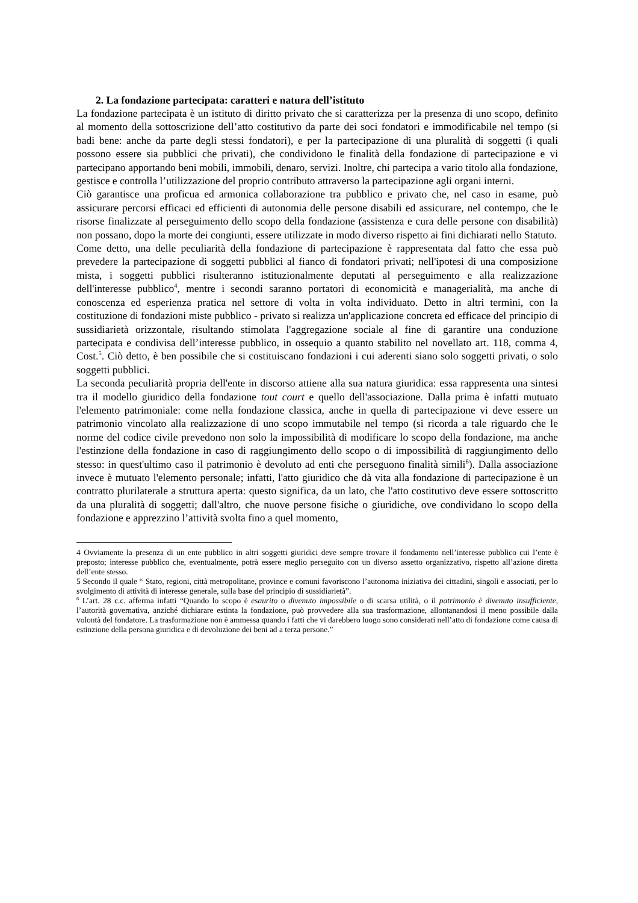2. La fondazione partecipata: caratteri e natura dell’istituto
La fondazione partecipata è un istituto di diritto privato che si caratterizza per la presenza di uno scopo, definito al momento della sottoscrizione dell’atto costitutivo da parte dei soci fondatori e immodificabile nel tempo (si badi bene: anche da parte degli stessi fondatori), e per la partecipazione di una pluralità di soggetti (i quali possono essere sia pubblici che privati), che condividono le finalità della fondazione di partecipazione e vi partecipano apportando beni mobili, immobili, denaro, servizi. Inoltre, chi partecipa a vario titolo alla fondazione, gestisce e controlla l’utilizzazione del proprio contributo attraverso la partecipazione agli organi interni.
Ciò garantisce una proficua ed armonica collaborazione tra pubblico e privato che, nel caso in esame, può assicurare percorsi efficaci ed efficienti di autonomia delle persone disabili ed assicurare, nel contempo, che le risorse finalizzate al perseguimento dello scopo della fondazione (assistenza e cura delle persone con disabilità) non possano, dopo la morte dei congiunti, essere utilizzate in modo diverso rispetto ai fini dichiarati nello Statuto.
Come detto, una delle peculiarità della fondazione di partecipazione è rappresentata dal fatto che essa può prevedere la partecipazione di soggetti pubblici al fianco di fondatori privati; nell'ipotesi di una composizione mista, i soggetti pubblici risulteranno istituzionalmente deputati al perseguimento e alla realizzazione dell'interesse pubblico<sup>4</sup>, mentre i secondi saranno portatori di economicità e managerialità, ma anche di conoscenza ed esperienza pratica nel settore di volta in volta individuato. Detto in altri termini, con la costituzione di fondazioni miste pubblico - privato si realizza un'applicazione concreta ed efficace del principio di sussidiarietà orizzontale, risultando stimolata l'aggregazione sociale al fine di garantire una conduzione partecipata e condivisa dell’interesse pubblico, in ossequio a quanto stabilito nel novellato art. 118, comma 4, Cost.<sup>5</sup>. Ciò detto, è ben possibile che si costituiscano fondazioni i cui aderenti siano solo soggetti privati, o solo soggetti pubblici.
La seconda peculiarità propria dell'ente in discorso attiene alla sua natura giuridica: essa rappresenta una sintesi tra il modello giuridico della fondazione tout court e quello dell'associazione. Dalla prima è infatti mutuato l'elemento patrimoniale: come nella fondazione classica, anche in quella di partecipazione vi deve essere un patrimonio vincolato alla realizzazione di uno scopo immutabile nel tempo (si ricorda a tale riguardo che le norme del codice civile prevedono non solo la impossibilità di modificare lo scopo della fondazione, ma anche l'estinzione della fondazione in caso di raggiungimento dello scopo o di impossibilità di raggiungimento dello stesso: in quest'ultimo caso il patrimonio è devoluto ad enti che perseguono finalità simili<sup>6</sup>). Dalla associazione invece è mutuato l'elemento personale; infatti, l'atto giuridico che dà vita alla fondazione di partecipazione è un contratto plurilaterale a struttura aperta: questo significa, da un lato, che l'atto costitutivo deve essere sottoscritto da una pluralità di soggetti; dall'altro, che nuove persone fisiche o giuridiche, ove condividano lo scopo della fondazione e apprezzino l’attività svolta fino a quel momento,
4 Ovviamente la presenza di un ente pubblico in altri soggetti giuridici deve sempre trovare il fondamento nell’interesse pubblico cui l’ente è preposto; interesse pubblico che, eventualmente, potrà essere meglio perseguito con un diverso assetto organizzativo, rispetto all’azione diretta dell’ente stesso.
5 Secondo il quale “ Stato, regioni, città metropolitane, province e comuni favoriscono l’autonoma iniziativa dei cittadini, singoli e associati, per lo svolgimento di attività di interesse generale, sulla base del principio di sussidiarietà”.
<sup>6</sup> L’art. 28 c.c. afferma infatti “Quando lo scopo è esaurito o divenuto impossibile o di scarsa utilità, o il patrimonio è divenuto insufficiente, l’autorità governativa, anziché dichiarare estinta la fondazione, può provvedere alla sua trasformazione, allontanandosi il meno possibile dalla volontà del fondatore. La trasformazione non è ammessa quando i fatti che vi darebbero luogo sono considerati nell’atto di fondazione come causa di estinzione della persona giuridica e di devoluzione dei beni ad a terza persone.”